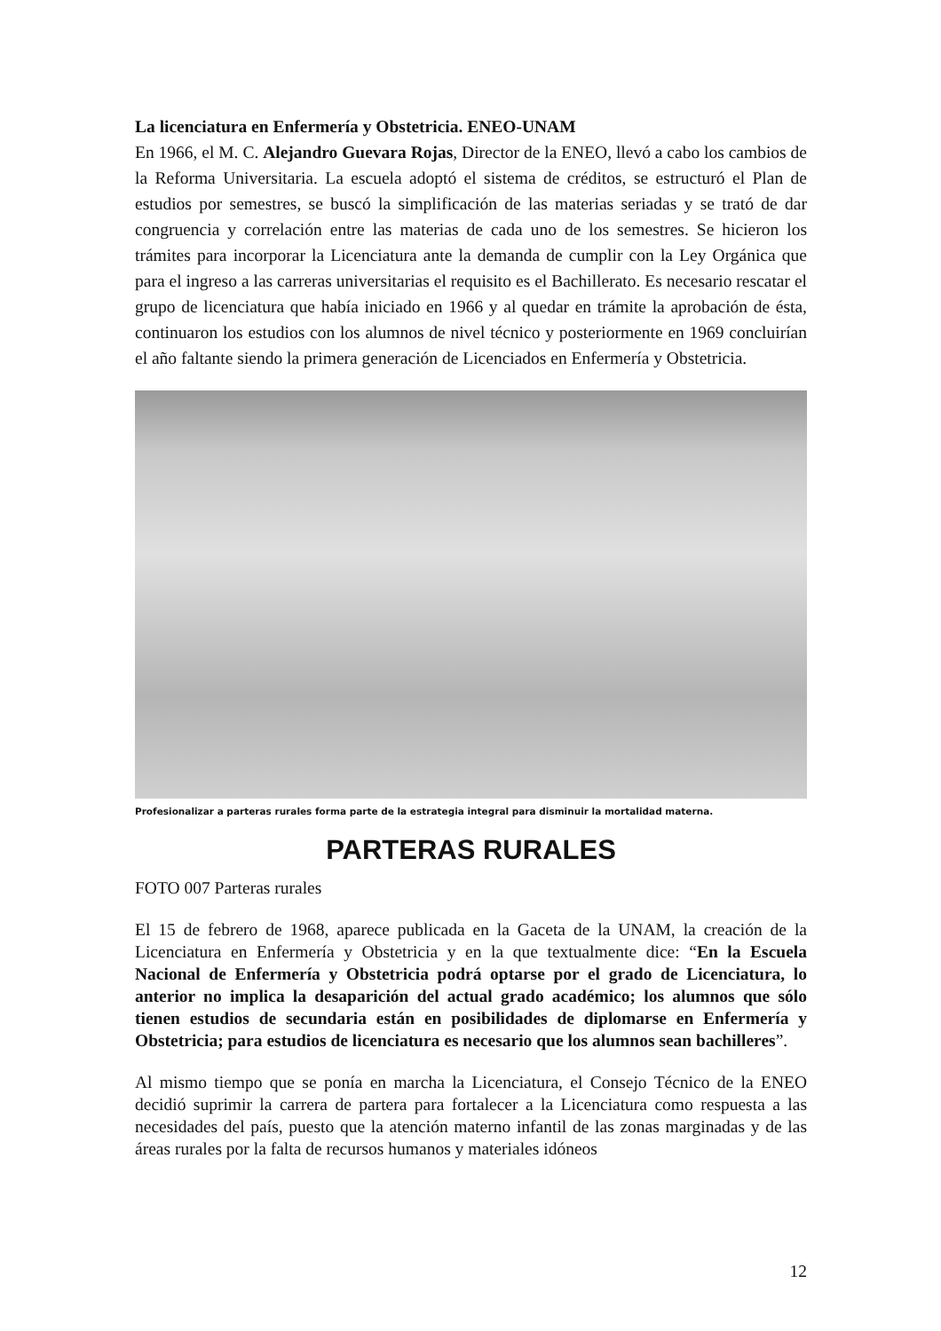La licenciatura en Enfermería y Obstetricia. ENEO-UNAM
En 1966, el M. C. Alejandro Guevara Rojas, Director de la ENEO, llevó a cabo los cambios de la Reforma Universitaria. La escuela adoptó el sistema de créditos, se estructuró el Plan de estudios por semestres, se buscó la simplificación de las materias seriadas y se trató de dar congruencia y correlación entre las materias de cada uno de los semestres. Se hicieron los trámites para incorporar la Licenciatura ante la demanda de cumplir con la Ley Orgánica que para el ingreso a las carreras universitarias el requisito es el Bachillerato. Es necesario rescatar el grupo de licenciatura que había iniciado en 1966 y al quedar en trámite la aprobación de ésta, continuaron los estudios con los alumnos de nivel técnico y posteriormente en 1969 concluirían el año faltante siendo la primera generación de Licenciados en Enfermería y Obstetricia.
Profesionalizar a parteras rurales forma parte de la estrategia integral para disminuir la mortalidad materna.
PARTERAS RURALES
FOTO 007 Parteras rurales
El 15 de febrero de 1968, aparece publicada en la Gaceta de la UNAM, la creación de la Licenciatura en Enfermería y Obstetricia y en la que textualmente dice: “En la Escuela Nacional de Enfermería y Obstetricia podrá optarse por el grado de Licenciatura, lo anterior no implica la desaparición del actual grado académico; los alumnos que sólo tienen estudios de secundaria están en posibilidades de diplomarse en Enfermería y Obstetricia; para estudios de licenciatura es necesario que los alumnos sean bachilleres”.
Al mismo tiempo que se ponía en marcha la Licenciatura, el Consejo Técnico de la ENEO decidió suprimir la carrera de partera para fortalecer a la Licenciatura como respuesta a las necesidades del país, puesto que la atención materno infantil de las zonas marginadas y de las áreas rurales por la falta de recursos humanos y materiales idóneos
12